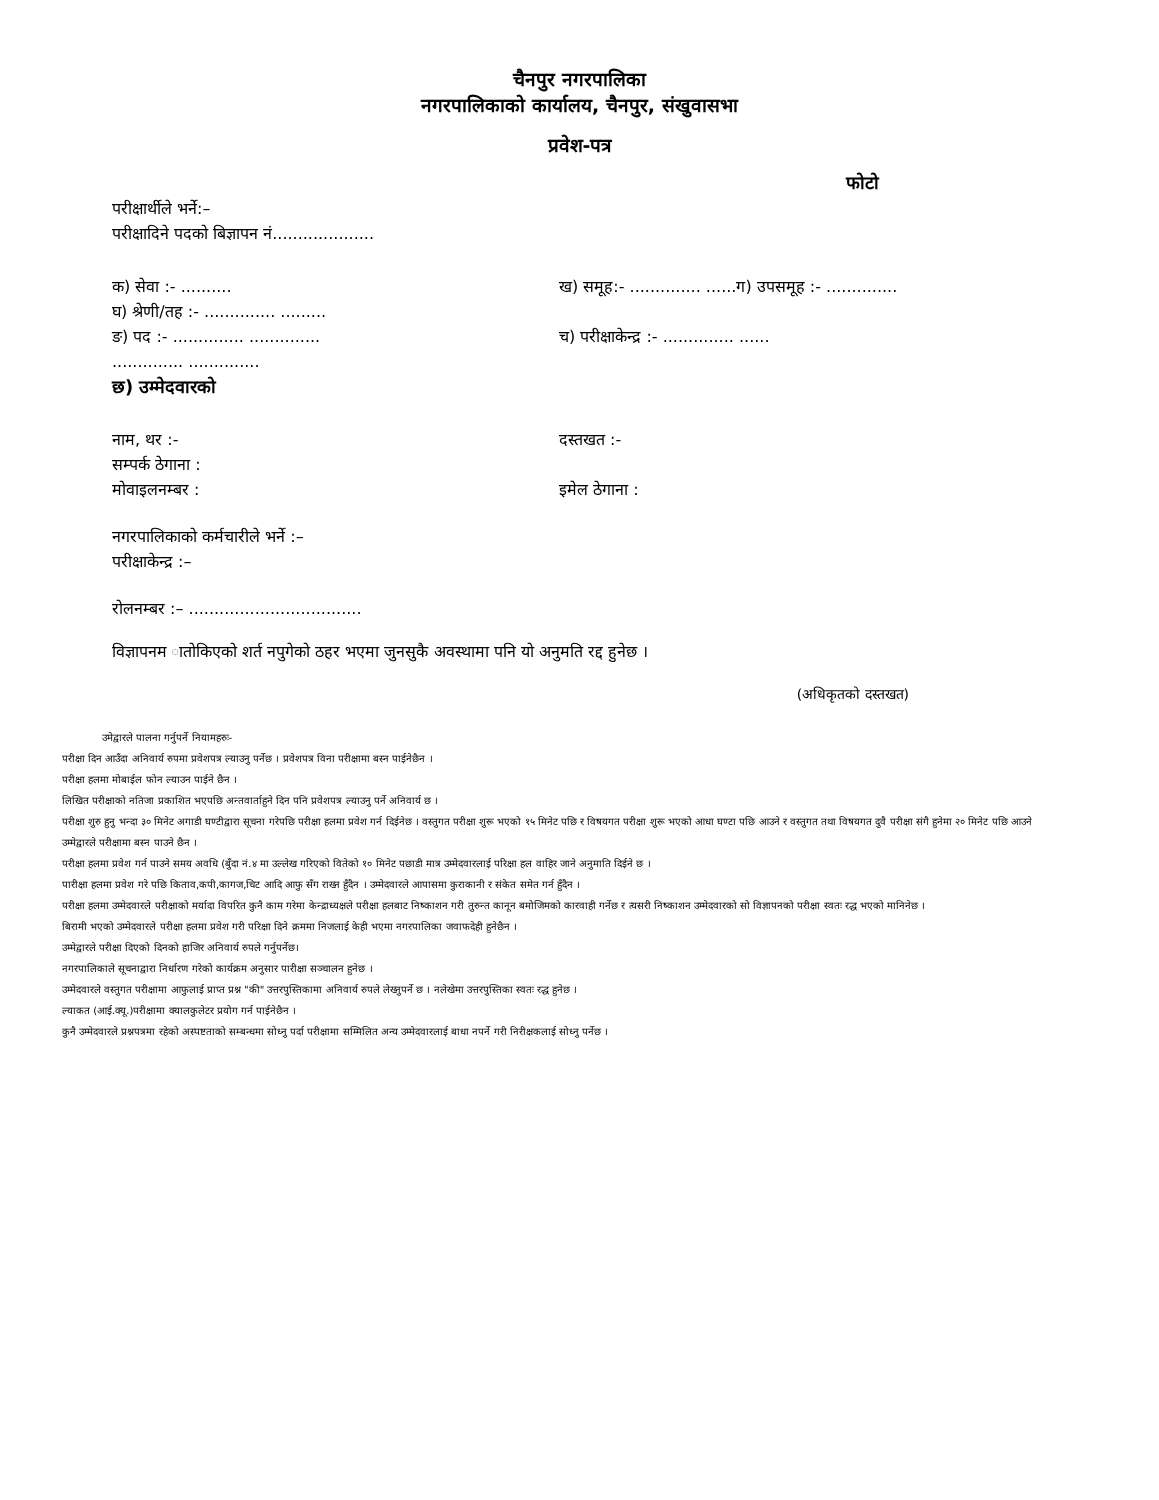चैनपुर नगरपालिका
नगरपालिकाको कार्यालय, चैनपुर, संखुवासभा
प्रवेश-पत्र
फोटो
परीक्षार्थीले भर्ने:–
परीक्षादिने पदको बिज्ञापन नं....................
क) सेवा :- .......... ख) समूह:- .............. ......ग) उपसमूह :- ..............
घ) श्रेणी/तह :- .............. .........
ङ) पद :- .............. .............. च) परीक्षाकेन्द्र :- .............. ......
.............. ..............
छ) उम्मेदवारको
नाम, थर :- दस्तखत :-
सम्पर्क ठेगाना :
मोवाइलनम्बर : इमेल ठेगाना :
नगरपालिकाको कर्मचारीले भर्ने :–
परीक्षाकेन्द्र :–
रोलनम्बर :– ..................................
विज्ञापनम ातोकिएको शर्त नपुगेको ठहर भएमा जुनसुकै अवस्थामा पनि यो अनुमति रद्द हुनेछ ।
(अधिकृतको दस्तखत)
उमेद्वारले पालना गर्नुपर्ने नियामहरुः-
परीक्षा दिन आउँदा अनिवार्य रुपमा प्रवेशपत्र ल्याउनु पर्नेछ । प्रवेशपत्र विना परीक्षामा बस्न पाईनेछैन ।
परीक्षा हलमा मोबाईल फोन ल्याउन पाईने छैन ।
लिखित परीक्षाको नतिजा प्रकाशित भएपछि अन्तवार्ताहुने दिन पनि प्रवेशपत्र ल्याउनु पर्ने अनिवार्य छ ।
परीक्षा शुरु हुनु भन्दा ३० मिनेट अगाडी घण्टीद्वारा सूचना गरेपछि परीक्षा हलमा प्रवेश गर्न दिईनेछ । वस्तुगत परीक्षा शुरू भएको १५ मिनेट पछि र विषयगत परीक्षा शुरू भएको आधा घण्टा पछि आउने र वस्तुगत तथा विषयगत दुवै परीक्षा संगै हुनेमा २० मिनेट पछि आउने उम्मेद्वारले परीक्षामा बस्न पाउने छैन ।
परीक्षा हलमा प्रवेश गर्न पाउने समय अवधि (बुँदा नं.४ मा उल्लेख गरिएको वितेको १० मिनेट पछाडी मात्र उम्मेदवारलाई परिक्षा हल वाहिर जाने अनुमाति दिईने छ ।
पारीक्षा हलमा प्रवेश गरे पछि किताव,कपी,कागज,चिट आदि आफु सँग राख्न हुँदैन । उम्मेदवारले आपासमा कुराकानी र संकेत समेत गर्न हुँदैन ।
परीक्षा हलमा उम्मेदवारले परीक्षाको मर्यादा विपरित कुनै काम गरेमा केन्द्राध्यक्षले परीक्षा हलबाट निष्काशन गरी तुरुन्त कानून बमोजिमको कारवाही गर्नेछ र त्यसरी निष्काशन उम्मेदवारको सो विज्ञापनको परीक्षा स्वतः रद्ध भएको मानिनेछ ।
बिरामी भएको उम्मेदवारले परीक्षा हलमा प्रवेश गरी परिक्षा दिने क्रममा निजलाई केही भएमा नगरपालिका जवाफदेही हुनेछैन ।
उम्मेद्वारले परीक्षा दिएको दिनको हाजिर अनिवार्य रुपले गर्नुपर्नेछ।
नगरपालिकाले सूचनाद्वारा निर्धारण गरेको कार्यक्रम अनुसार पारीक्षा सञ्चालन हुनेछ ।
उम्मेदवारले वस्तुगत परीक्षामा आफुलाई प्राप्त प्रश्न "की" उत्तरपुस्तिकामा अनिवार्य रुपले लेख्नुपर्ने छ । नलेखेमा उत्तरपुस्तिका स्वतः रद्ध हुनेछ ।
ल्याकत (आई.क्यू.)परीक्षामा क्यालकुलेटर प्रयोग गर्न पाईनेछैन ।
कुनै उम्मेदवारले प्रश्नपत्रमा रहेको अस्पष्टताको सम्बन्धमा सोध्नु पर्दा परीक्षामा सम्मिलित अन्य उम्मेदवारलाई बाधा नपर्ने गरी निरीक्षकलाई सोध्नु पर्नेछ ।